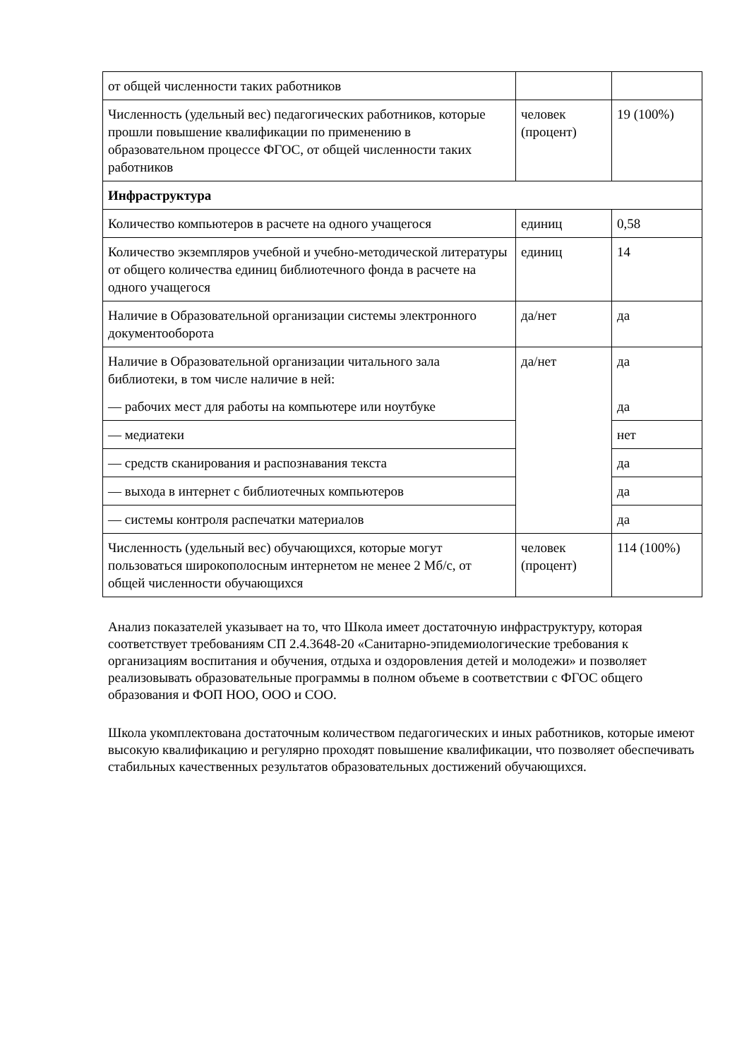| от общей численности таких работников | | |
| Численность (удельный вес) педагогических работников, которые прошли повышение квалификации по применению в образовательном процессе ФГОС, от общей численности таких работников | человек (процент) | 19 (100%) |
| Инфраструктура | | |
| Количество компьютеров в расчете на одного учащегося | единиц | 0,58 |
| Количество экземпляров учебной и учебно-методической литературы от общего количества единиц библиотечного фонда в расчете на одного учащегося | единиц | 14 |
| Наличие в Образовательной организации системы электронного документооборота | да/нет | да |
| Наличие в Образовательной организации читального зала библиотеки, в том числе наличие в ней: — рабочих мест для работы на компьютере или ноутбуке | да/нет | да да |
| — медиатеки | | нет |
| — средств сканирования и распознавания текста | | да |
| — выхода в интернет с библиотечных компьютеров | | да |
| — системы контроля распечатки материалов | | да |
| Численность (удельный вес) обучающихся, которые могут пользоваться широкополосным интернетом не менее 2 Мб/с, от общей численности обучающихся | человек (процент) | 114 (100%) |
Анализ показателей указывает на то, что Школа имеет достаточную инфраструктуру, которая соответствует требованиям СП 2.4.3648-20 «Санитарно-эпидемиологические требования к организациям воспитания и обучения, отдыха и оздоровления детей и молодежи» и позволяет реализовывать образовательные программы в полном объеме в соответствии с ФГОС общего образования и ФОП НОО, ООО и СОО.
Школа укомплектована достаточным количеством педагогических и иных работников, которые имеют высокую квалификацию и регулярно проходят повышение квалификации, что позволяет обеспечивать стабильных качественных результатов образовательных достижений обучающихся.